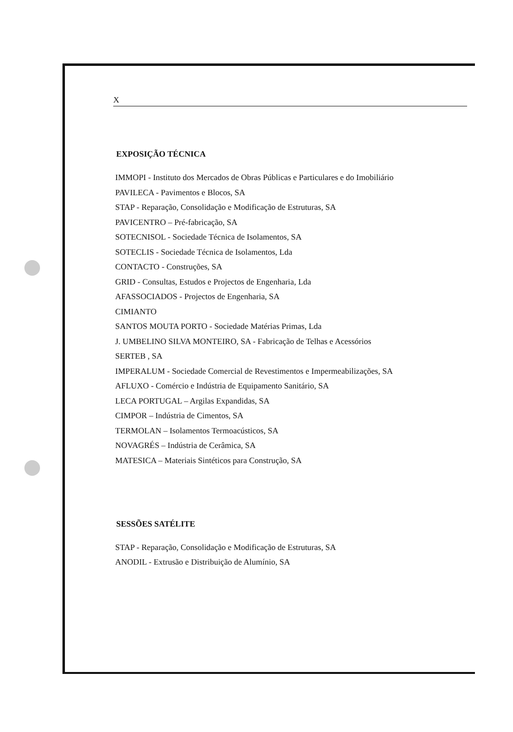X
EXPOSIÇÃO TÉCNICA
IMMOPI - Instituto dos Mercados de Obras Públicas e Particulares e do Imobiliário
PAVILECA - Pavimentos e Blocos, SA
STAP - Reparação, Consolidação e Modificação de Estruturas, SA
PAVICENTRO – Pré-fabricação, SA
SOTECNISOL - Sociedade Técnica de Isolamentos, SA
SOTECLIS - Sociedade Técnica de Isolamentos, Lda
CONTACTO - Construções, SA
GRID - Consultas, Estudos e Projectos de Engenharia, Lda
AFASSOCIADOS - Projectos de Engenharia, SA
CIMIANTO
SANTOS MOUTA PORTO - Sociedade Matérias Primas, Lda
J. UMBELINO SILVA MONTEIRO, SA - Fabricação de Telhas e Acessórios
SERTEB , SA
IMPERALUM - Sociedade Comercial de Revestimentos e Impermeabilizações, SA
AFLUXO - Comércio e Indústria de Equipamento Sanitário, SA
LECA PORTUGAL – Argilas Expandidas, SA
CIMPOR – Indústria de Cimentos, SA
TERMOLAN – Isolamentos Termoacústicos, SA
NOVAGRÉS – Indústria de Cerâmica, SA
MATESICA – Materiais Sintéticos para Construção, SA
SESSÕES SATÉLITE
STAP - Reparação, Consolidação e Modificação de Estruturas, SA
ANODIL - Extrusão e Distribuição de Alumínio, SA